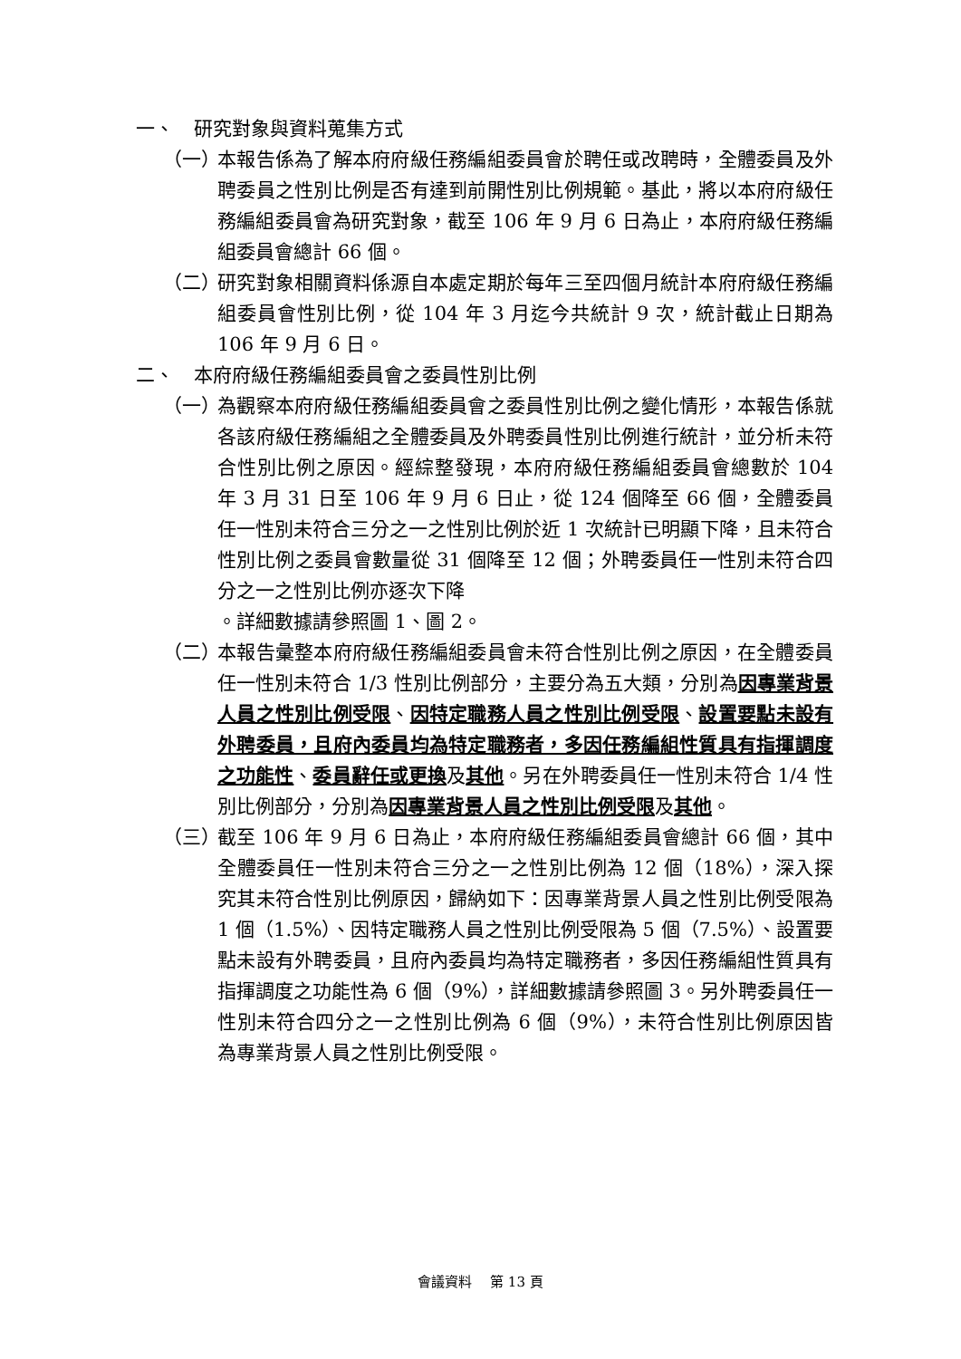一、 研究對象與資料蒐集方式
（一） 本報告係為了解本府府級任務編組委員會於聘任或改聘時，全體委員及外聘委員之性別比例是否有達到前開性別比例規範。基此，將以本府府級任務編組委員會為研究對象，截至 106 年 9 月 6 日為止，本府府級任務編組委員會總計 66 個。
（二） 研究對象相關資料係源自本處定期於每年三至四個月統計本府府級任務編組委員會性別比例，從 104 年 3 月迄今共統計 9 次，統計截止日期為 106 年 9 月 6 日。
二、 本府府級任務編組委員會之委員性別比例
（一） 為觀察本府府級任務編組委員會之委員性別比例之變化情形，本報告係就各該府級任務編組之全體委員及外聘委員性別比例進行統計，並分析未符合性別比例之原因。經綜整發現，本府府級任務編組委員會總數於 104 年 3 月 31 日至 106 年 9 月 6 日止，從 124 個降至 66 個，全體委員任一性別未符合三分之一之性別比例於近 1 次統計已明顯下降，且未符合性別比例之委員會數量從 31 個降至 12 個；外聘委員任一性別未符合四分之一之性別比例亦逐次下降
。詳細數據請參照圖 1、圖 2。
（二） 本報告彙整本府府級任務編組委員會未符合性別比例之原因，在全體委員任一性別未符合 1/3 性別比例部分，主要分為五大類，分別為因專業背景人員之性別比例受限、因特定職務人員之性別比例受限、設置要點未設有外聘委員，且府內委員均為特定職務者，多因任務編組性質具有指揮調度之功能性、委員辭任或更換及其他。另在外聘委員任一性別未符合 1/4 性別比例部分，分別為因專業背景人員之性別比例受限及其他。
（三） 截至 106 年 9 月 6 日為止，本府府級任務編組委員會總計 66 個，其中全體委員任一性別未符合三分之一之性別比例為 12 個（18%），深入探究其未符合性別比例原因，歸納如下：因專業背景人員之性別比例受限為 1 個（1.5%）、因特定職務人員之性別比例受限為 5 個（7.5%）、設置要點未設有外聘委員，且府內委員均為特定職務者，多因任務編組性質具有指揮調度之功能性為 6 個（9%），詳細數據請參照圖 3。另外聘委員任一性別未符合四分之一之性別比例為 6 個（9%），未符合性別比例原因皆為專業背景人員之性別比例受限。
會議資料　 第 13 頁